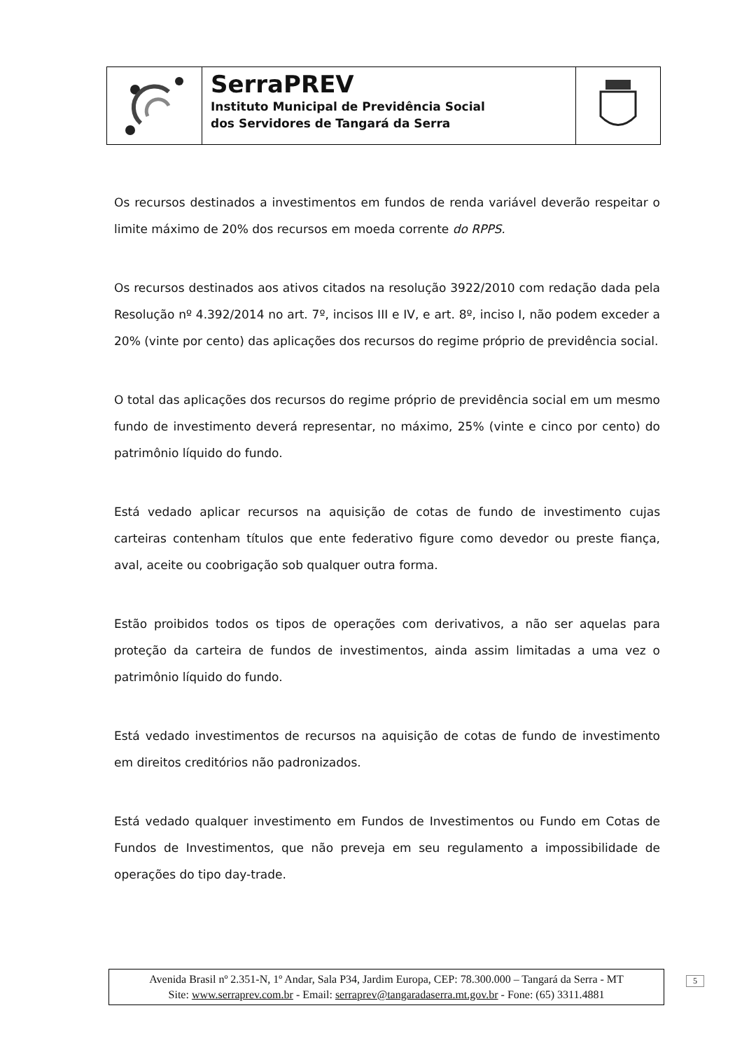SerraPREV
Instituto Municipal de Previdência Social
dos Servidores de Tangará da Serra
Os recursos destinados a investimentos em fundos de renda variável deverão respeitar o limite máximo de 20% dos recursos em moeda corrente do RPPS.
Os recursos destinados aos ativos citados na resolução 3922/2010 com redação dada pela Resolução nº 4.392/2014 no art. 7º, incisos III e IV, e art. 8º, inciso I, não podem exceder a 20% (vinte por cento) das aplicações dos recursos do regime próprio de previdência social.
O total das aplicações dos recursos do regime próprio de previdência social em um mesmo fundo de investimento deverá representar, no máximo, 25% (vinte e cinco por cento) do patrimônio líquido do fundo.
Está vedado aplicar recursos na aquisição de cotas de fundo de investimento cujas carteiras contenham títulos que ente federativo figure como devedor ou preste fiança, aval, aceite ou coobrigação sob qualquer outra forma.
Estão proibidos todos os tipos de operações com derivativos, a não ser aquelas para proteção da carteira de fundos de investimentos, ainda assim limitadas a uma vez o patrimônio líquido do fundo.
Está vedado investimentos de recursos na aquisição de cotas de fundo de investimento em direitos creditórios não padronizados.
Está vedado qualquer investimento em Fundos de Investimentos ou Fundo em Cotas de Fundos de Investimentos, que não preveja em seu regulamento a impossibilidade de operações do tipo day-trade.
Avenida Brasil nº 2.351-N, 1º Andar, Sala P34, Jardim Europa, CEP: 78.300.000 – Tangará da Serra - MT
Site: www.serraprev.com.br - Email: serraprev@tangaradaserra.mt.gov.br - Fone: (65) 3311.4881
5